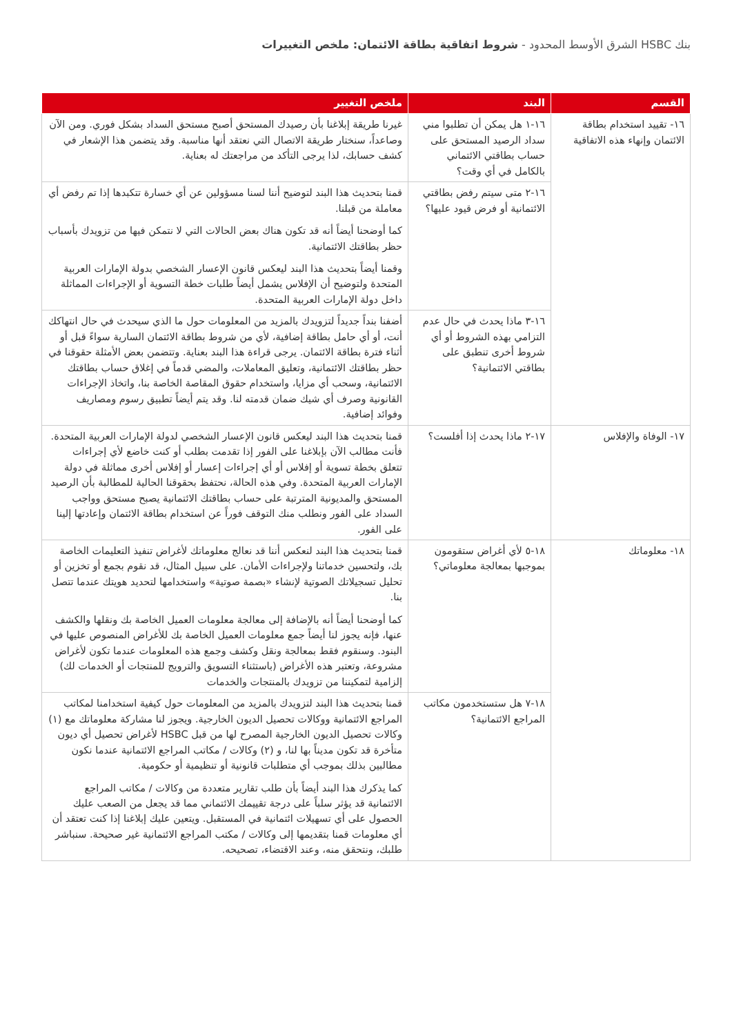بنك HSBC الشرق الأوسط المحدود - شروط اتفاقية بطاقة الائتمان: ملخص التغييرات
| القسم | البند | ملخص التغيير |
| --- | --- | --- |
| ١٦- تقييد استخدام بطاقة الائتمان وإنهاء هذه الاتفاقية | ١٦-١ هل يمكن أن تطلبوا مني سداد الرصيد المستحق على حساب بطاقتي الائتماني بالكامل في أي وقت؟ | غيرنا طريقة إبلاغنا بأن رصيدك المستحق أصبح مستحق السداد بشكل فوري. ومن الآن وصاعداً، سنختار طريقة الاتصال التي نعتقد أنها مناسبة. وقد يتضمن هذا الإشعار في كشف حسابك، لذا يرجى التأكد من مراجعتك له بعناية. |
| | ١٦-٢ متى سيتم رفض بطاقتي الائتمانية أو فرض قيود عليها؟ | قمنا بتحديث هذا البند لتوضيح أننا لسنا مسؤولين عن أي خسارة تتكبدها إذا تم رفض أي معاملة من قبلنا. كما أوضحنا أيضاً أنه قد تكون هناك بعض الحالات التي لا نتمكن فيها من تزويدك بأسباب حظر بطاقتك الائتمانية. وقمنا أيضاً بتحديث هذا البند ليعكس قانون الإعسار الشخصي بدولة الإمارات العربية المتحدة ولتوضيح أن الإفلاس يشمل أيضاً طلبات خطة التسوية أو الإجراءات المماثلة داخل دولة الإمارات العربية المتحدة. |
| | ١٦-٣ ماذا يحدث في حال عدم التزامي بهذه الشروط أو أي شروط أخرى تنطبق على بطاقتي الائتمانية؟ | أضفنا بنداً جديداً لتزويدك بالمزيد من المعلومات حول ما الذي سيحدث في حال انتهاكك أنت، أو أي حامل بطاقة إضافية، لأي من شروط بطاقة الائتمان السارية سواءً قبل أو أثناء فترة بطاقة الائتمان. يرجى قراءة هذا البند بعناية. وتتضمن بعض الأمثلة حقوقنا في حظر بطاقتك الائتمانية، وتعليق المعاملات، والمضي قدماً في إغلاق حساب بطاقتك الائتمانية، وسحب أي مزايا، واستخدام حقوق المقاصة الخاصة بنا، واتخاذ الإجراءات القانونية وصرف أي شيك ضمان قدمته لنا. وقد يتم أيضاً تطبيق رسوم ومصاريف وفوائد إضافية. |
| ١٧- الوفاة والإفلاس | ١٧-٢ ماذا يحدث إذا أفلست؟ | قمنا بتحديث هذا البند ليعكس قانون الإعسار الشخصي لدولة الإمارات العربية المتحدة. فأنت مطالب الآن بإبلاغنا على الفور إذا تقدمت بطلب أو كنت خاضع لأي إجراءات تتعلق بخطة تسوية أو إفلاس أو أي إجراءات إعسار أو إفلاس أخرى مماثلة في دولة الإمارات العربية المتحدة. وفي هذه الحالة، نحتفظ بحقوقنا الحالية للمطالبة بأن الرصيد المستحق والمديونية المترتبة على حساب بطاقتك الائتمانية يصبح مستحق وواجب السداد على الفور ونطلب منك التوقف فوراً عن استخدام بطاقة الائتمان وإعادتها إلينا على الفور. |
| ١٨- معلوماتك | ١٨-٥ لأي أغراض ستقومون بموجبها بمعالجة معلوماتي؟ | قمنا بتحديث هذا البند لنعكس أننا قد نعالج معلوماتك لأغراض تنفيذ التعليمات الخاصة بك، ولتحسين خدماتنا ولإجراءات الأمان. على سبيل المثال، قد نقوم بجمع أو تخزين أو تحليل تسجيلاتك الصوتية لإنشاء «بصمة صوتية» واستخدامها لتحديد هويتك عندما تتصل بنا. كما أوضحنا أيضاً أنه بالإضافة إلى معالجة معلومات العميل الخاصة بك ونقلها والكشف عنها، فإنه يجوز لنا أيضاً جمع معلومات العميل الخاصة بك للأغراض المنصوص عليها في البنود. وسنقوم فقط بمعالجة ونقل وكشف وجمع هذه المعلومات عندما تكون لأغراض مشروعة، وتعتبر هذه الأغراض (باستثناء التسويق والترويج للمنتجات أو الخدمات لك) إلزامية لتمكيننا من تزويدك بالمنتجات والخدمات |
| | ١٨-٧ هل ستستخدمون مكاتب المراجع الائتمانية؟ | قمنا بتحديث هذا البند لتزويدك بالمزيد من المعلومات حول كيفية استخدامنا لمكاتب المراجع الائتمانية ووكالات تحصيل الديون الخارجية. ويجوز لنا مشاركة معلوماتك مع (١) وكالات تحصيل الديون الخارجية المصرح لها من قبل HSBC لأغراض تحصيل أي ديون متأخرة قد تكون مديناً بها لنا، و (٢) وكالات / مكاتب المراجع الائتمانية عندما نكون مطالبين بذلك بموجب أي متطلبات قانونية أو تنظيمية أو حكومية. كما يذكرك هذا البند أيضاً بأن طلب تقارير متعددة من وكالات / مكاتب المراجع الائتمانية قد يؤثر سلباً على درجة تقييمك الائتماني مما قد يجعل من الصعب عليك الحصول على أي تسهيلات ائتمانية في المستقبل. ويتعين عليك إبلاغنا إذا كنت تعتقد أن أي معلومات قمنا بتقديمها إلى وكالات / مكتب المراجع الائتمانية غير صحيحة. سنباشر طلبك، ونتحقق منه، وعند الاقتضاء، تصحيحه. |